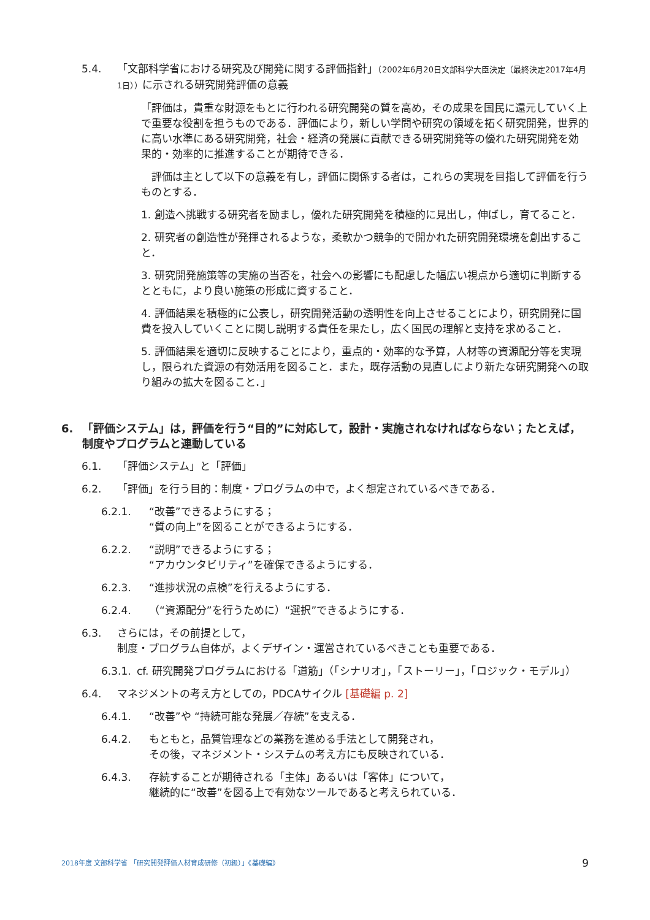5.4. 「文部科学省における研究及び開発に関する評価指針」（2002年6月20日文部科学大臣決定（最終決定2017年4月1日））に示される研究開発評価の意義
「評価は，貴重な財源をもとに行われる研究開発の質を高め，その成果を国民に還元していく上で重要な役割を担うものである．評価により，新しい学問や研究の領域を拓く研究開発，世界的に高い水準にある研究開発，社会・経済の発展に貢献できる研究開発等の優れた研究開発を効果的・効率的に推進することが期待できる．
　評価は主として以下の意義を有し，評価に関係する者は，これらの実現を目指して評価を行うものとする．
1. 創造へ挑戦する研究者を励まし，優れた研究開発を積極的に見出し，伸ばし，育てること．
2. 研究者の創造性が発揮されるような，柔軟かつ競争的で開かれた研究開発環境を創出すること．
3. 研究開発施策等の実施の当否を，社会への影響にも配慮した幅広い視点から適切に判断するとともに，より良い施策の形成に資すること．
4. 評価結果を積極的に公表し，研究開発活動の透明性を向上させることにより，研究開発に国費を投入していくことに関し説明する責任を果たし，広く国民の理解と支持を求めること．
5. 評価結果を適切に反映することにより，重点的・効率的な予算，人材等の資源配分等を実現し，限られた資源の有効活用を図ること．また，既存活動の見直しにより新たな研究開発への取り組みの拡大を図ること．」
6. 「評価システム」は，評価を行う“目的”に対応して，設計・実施されなければならない；たとえば，制度やプログラムと連動している
6.1. 「評価システム」と「評価」
6.2. 「評価」を行う目的：制度・プログラムの中で，よく想定されているべきである．
6.2.1. “改善”できるようにする；
“質の向上”を図ることができるようにする．
6.2.2. “説明”できるようにする；
“アカウンタビリティ”を確保できるようにする．
6.2.3. “進捗状況の点検”を行えるようにする．
6.2.4. （“資源配分”を行うために）“選択”できるようにする．
6.3. さらには，その前提として，
制度・プログラム自体が，よくデザイン・運営されているべきことも重要である．
6.3.1. cf. 研究開発プログラムにおける「道筋」（「シナリオ」，「ストーリー」，「ロジック・モデル」）
6.4. マネジメントの考え方としての，PDCAサイクル [基礎編 p. 2]
6.4.1. “改善”や “持続可能な発展／存続”を支える．
6.4.2. もともと，品質管理などの業務を進める手法として開発され，
その後，マネジメント・システムの考え方にも反映されている．
6.4.3. 存続することが期待される「主体」あるいは「客体」について，
継続的に“改善”を図る上で有効なツールであると考えられている．
2018年度 文部科学省 「研究開発評価人材育成研修（初級）」《基礎編》 9